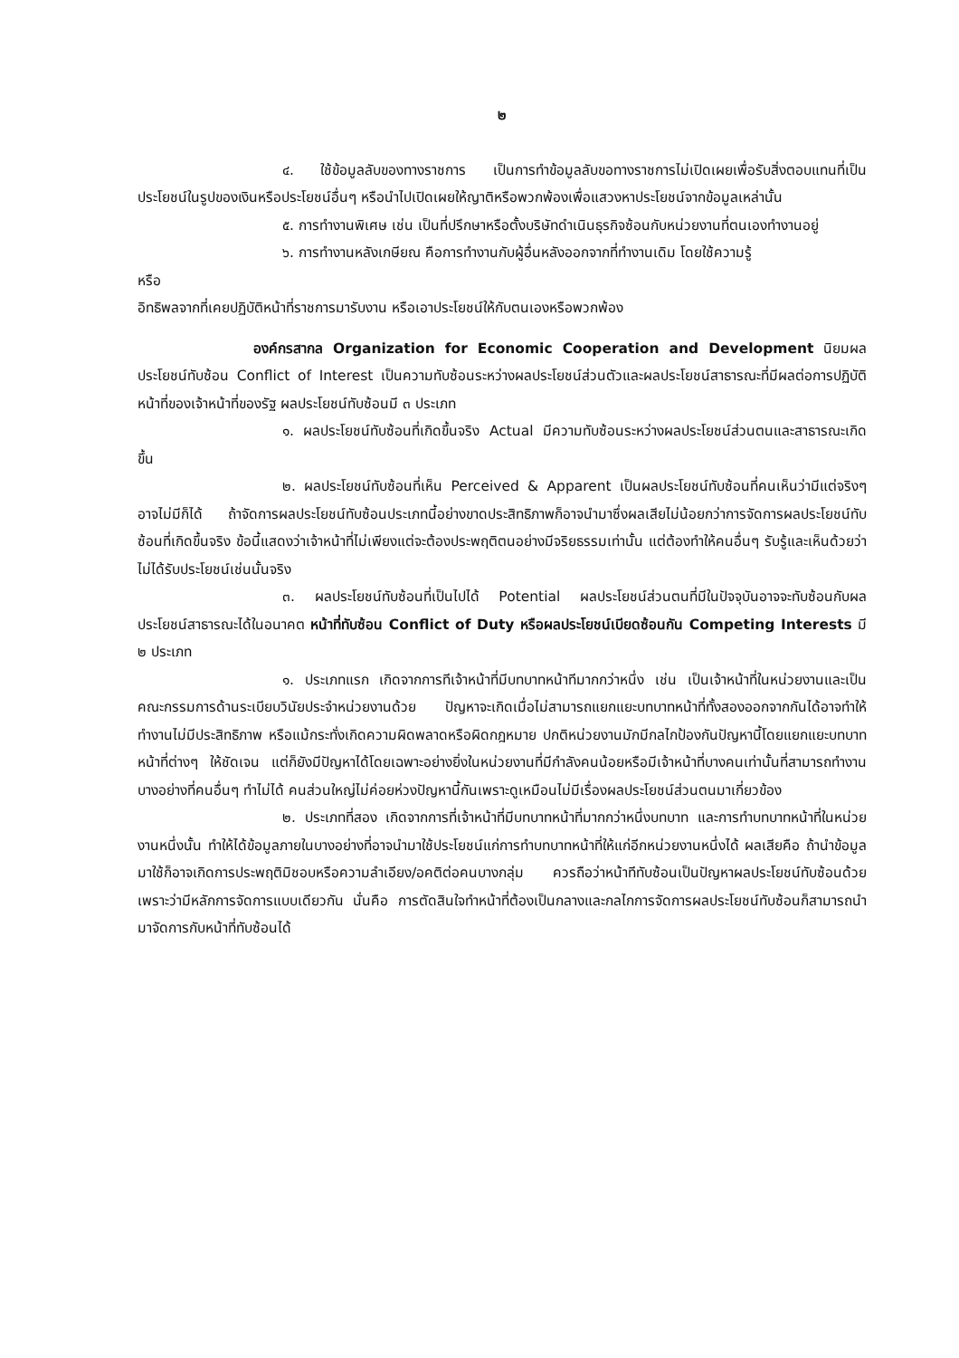๒
๔. ใช้ข้อมูลลับของทางราชการ เป็นการทำข้อมูลลับขอทางราชการไม่เปิดเผยเพื่อรับสิ่งตอบแทนที่เป็นประโยชน์ในรูปของเงินหรือประโยชน์อื่นๆ หรือนำไปเปิดเผยให้ญาติหรือพวกพ้องเพื่อแสวงหาประโยชน์จากข้อมูลเหล่านั้น
๕. การทำงานพิเศษ เช่น เป็นที่ปรึกษาหรือตั้งบริษัทดำเนินธุรกิจซ้อนกับหน่วยงานที่ตนเองทำงานอยู่
๖. การทำงานหลังเกษียณ คือการทำงานกับผู้อื่นหลังออกจากที่ทำงานเดิม โดยใช้ความรู้
หรือ
อิทธิพลจากที่เคยปฏิบัติหน้าที่ราชการมารับงาน หรือเอาประโยชน์ให้กับตนเองหรือพวกพ้อง
องค์กรสากล Organization for Economic Cooperation and Development นิยมผลประโยชน์ทับซ้อน Conflict of Interest เป็นความทับซ้อนระหว่างผลประโยชน์ส่วนตัวและผลประโยชน์สาธารณะที่มีผลต่อการปฏิบัติหน้าที่ของเจ้าหน้าที่ของรัฐ ผลประโยชน์ทับซ้อนมี ๓ ประเภท
๑. ผลประโยชน์ทับซ้อนที่เกิดขึ้นจริง Actual มีความทับซ้อนระหว่างผลประโยชน์ส่วนตนและสาธารณะเกิดขึ้น
๒. ผลประโยชน์ทับซ้อนที่เห็น Perceived & Apparent เป็นผลประโยชน์ทับซ้อนที่คนเห็นว่ามีแต่จริงๆ อาจไม่มีก็ได้ ถ้าจัดการผลประโยชน์ทับซ้อนประเภทนี้อย่างขาดประสิทธิภาพก็อาจนำมาซึ่งผลเสียไม่น้อยกว่าการจัดการผลประโยชน์ทับซ้อนที่เกิดขึ้นจริง ข้อนี้แสดงว่าเจ้าหน้าที่ไม่เพียงแต่จะต้องประพฤติตนอย่างมีจริยธรรมเท่านั้น แต่ต้องทำให้คนอื่นๆ รับรู้และเห็นด้วยว่าไม่ได้รับประโยชน์เช่นนั้นจริง
๓. ผลประโยชน์ทับซ้อนที่เป็นไปได้ Potential ผลประโยชน์ส่วนตนที่มีในปัจจุบันอาจจะทับซ้อนกับผลประโยชน์สาธารณะได้ในอนาคต หน้าที่ทับซ้อน Conflict of Duty หรือผลประโยชน์เบียดซ้อนกัน Competing Interests มี ๒ ประเภท
๑. ประเภทแรก เกิดจากการทีเจ้าหน้าที่มีบทบาทหน้าทีมากกว่าหนึ่ง เช่น เป็นเจ้าหน้าที่ในหน่วยงานและเป็นคณะกรรมการด้านระเบียบวินัยประจำหน่วยงานด้วย ปัญหาจะเกิดเมื่อไม่สามารถแยกแยะบทบาทหน้าที่ทั้งสองออกจากกันได้อาจทำให้ทำงานไม่มีประสิทธิภาพ หรือแม้กระทั่งเกิดความผิดพลาดหรือผิดกฎหมาย ปกติหน่วยงานมักมีกลไกป้องกันปัญหานี้โดยแยกแยะบทบาทหน้าที่ต่างๆ ให้ชัดเจน แต่ก็ยังมีปัญหาได้โดยเฉพาะอย่างยิ่งในหน่วยงานที่มีกำลังคนน้อยหรือมีเจ้าหน้าที่บางคนเท่านั้นที่สามารถทำงานบางอย่างที่คนอื่นๆ ทำไม่ได้ คนส่วนใหญ่ไม่ค่อยห่วงปัญหานี้กันเพราะดูเหมือนไม่มีเรื่องผลประโยชน์ส่วนตนมาเกี่ยวข้อง
๒. ประเภทที่สอง เกิดจากการที่เจ้าหน้าที่มีบทบาทหน้าที่มากกว่าหนึ่งบทบาท และการทำบทบาทหน้าที่ในหน่วยงานหนึ่งนั้น ทำให้ได้ข้อมูลภายในบางอย่างที่อาจนำมาใช้ประโยชน์แก่การทำบทบาทหน้าที่ให้แก่อีกหน่วยงานหนึ่งได้ ผลเสียคือ ถ้านำข้อมูลมาใช้ก็อาจเกิดการประพฤติมิชอบหรือความลำเอียง/อคติต่อคนบางกลุ่ม ควรถือว่าหน้าทีทับซ้อนเป็นปัญหาผลประโยชน์ทับซ้อนด้วย เพราะว่ามีหลักการจัดการแบบเดียวกัน นั่นคือ การตัดสินใจทำหน้าที่ต้องเป็นกลางและกลไกการจัดการผลประโยชน์ทับซ้อนก็สามารถนำมาจัดการกับหน้าที่ทับซ้อนได้